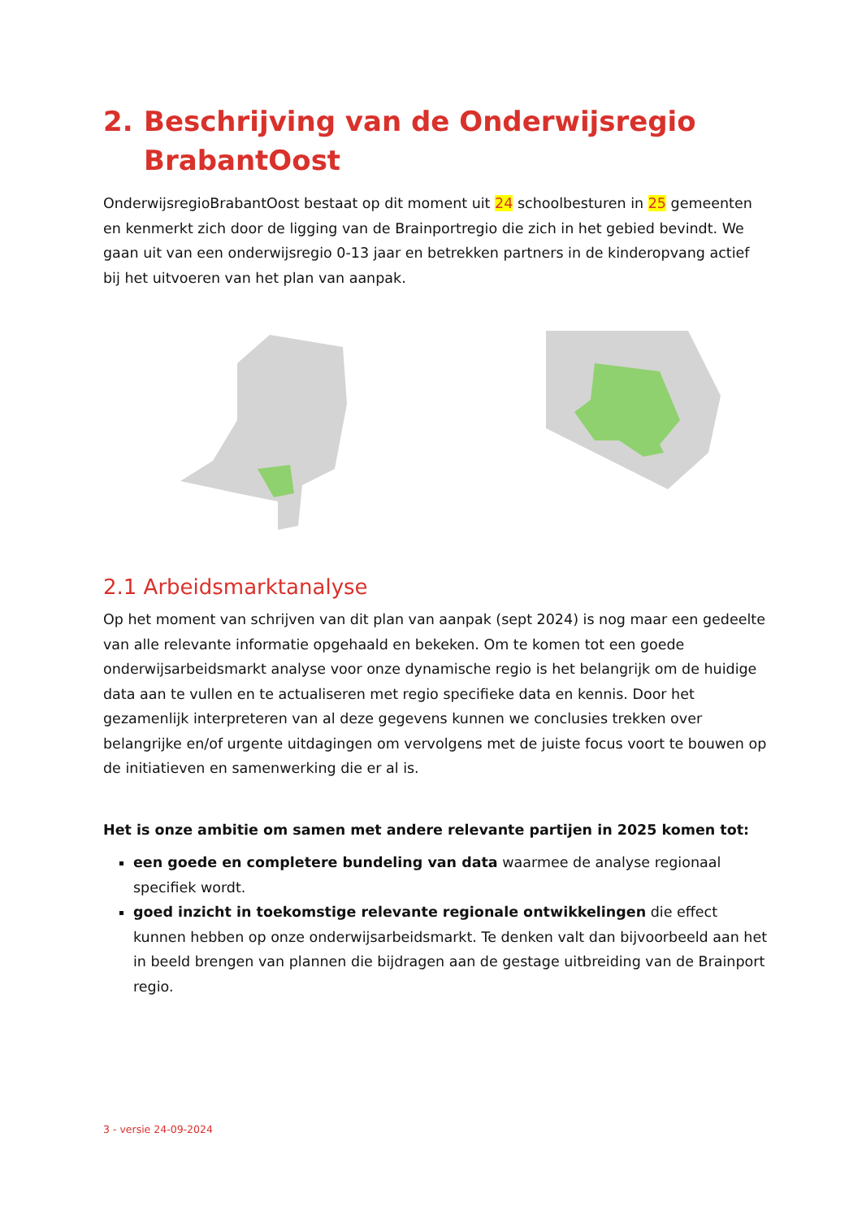2. Beschrijving van de Onderwijsregio BrabantOost
OnderwijsregioBrabantOost bestaat op dit moment uit 24 schoolbesturen in 25 gemeenten en kenmerkt zich door de ligging van de Brainportregio die zich in het gebied bevindt. We gaan uit van een onderwijsregio 0-13 jaar en betrekken partners in de kinderopvang actief bij het uitvoeren van het plan van aanpak.
2.1 Arbeidsmarktanalyse
Op het moment van schrijven van dit plan van aanpak (sept 2024) is nog maar een gedeelte van alle relevante informatie opgehaald en bekeken. Om te komen tot een goede onderwijsarbeidsmarkt analyse voor onze dynamische regio is het belangrijk om de huidige data aan te vullen en te actualiseren met regio specifieke data en kennis. Door het gezamenlijk interpreteren van al deze gegevens kunnen we conclusies trekken over belangrijke en/of urgente uitdagingen om vervolgens met de juiste focus voort te bouwen op de initiatieven en samenwerking die er al is.
Het is onze ambitie om samen met andere relevante partijen in 2025 komen tot:
een goede en completere bundeling van data waarmee de analyse regionaal specifiek wordt.
goed inzicht in toekomstige relevante regionale ontwikkelingen die effect kunnen hebben op onze onderwijsarbeidsmarkt. Te denken valt dan bijvoorbeeld aan het in beeld brengen van plannen die bijdragen aan de gestage uitbreiding van de Brainport regio.
3 - versie 24-09-2024